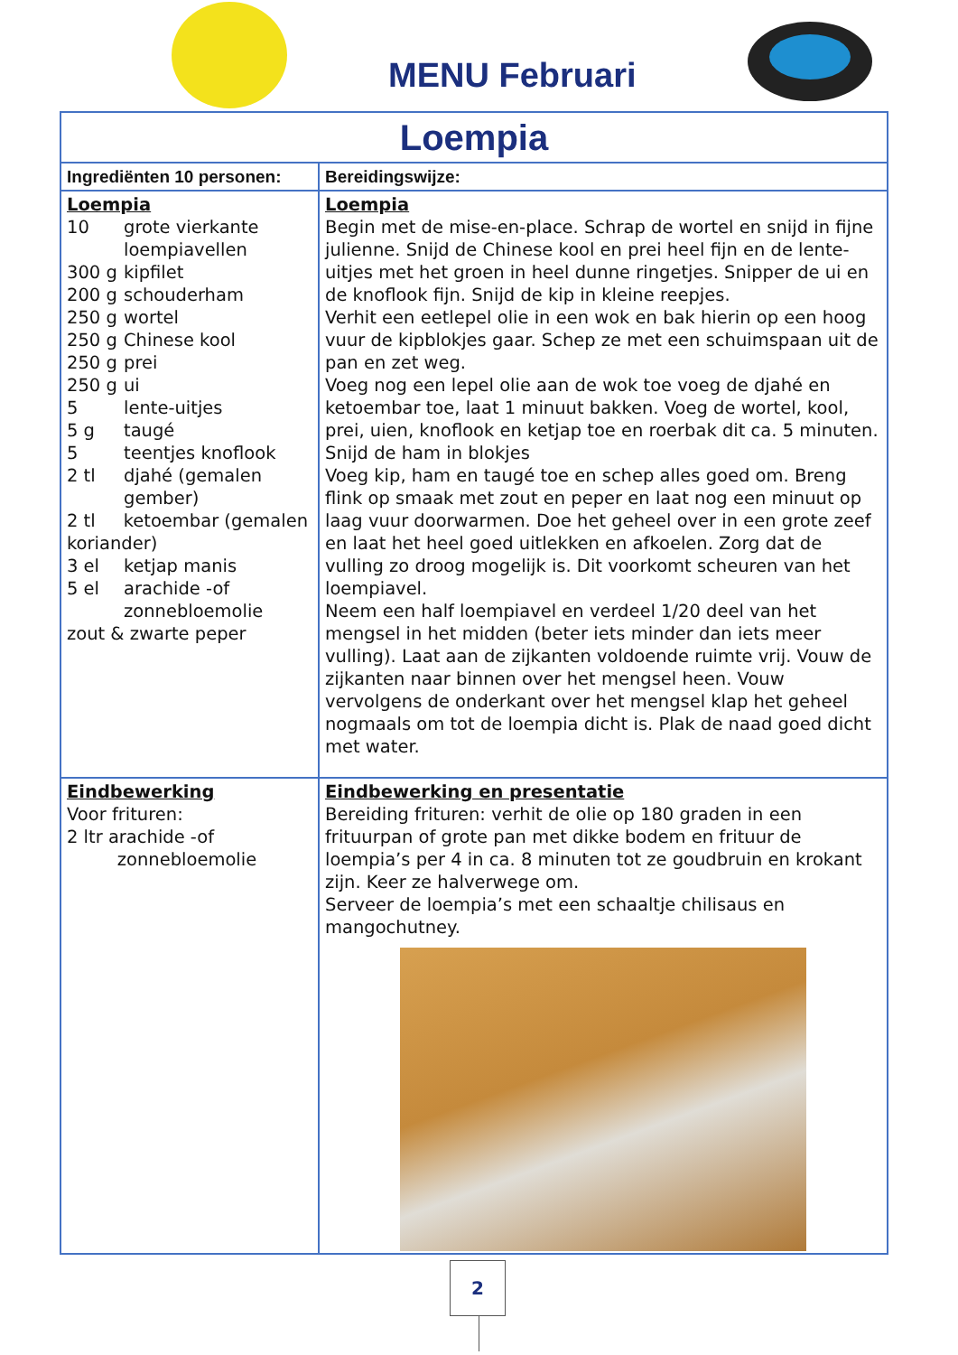MENU Februari
| Loempia | |
| Ingrediënten 10 personen: | Bereidingswijze: |
| Loempia 10 grote vierkante loempiavellen 300 g kipfilet 200 g schouderham 250 g wortel 250 g Chinese kool 250 g prei 250 g ui 5 lente-uitjes 5 g taugé 5 teentjes knoflook 2 tl djahé (gemalen gember) 2 tl ketoembar (gemalen koriander) 3 el ketjap manis 5 el arachide -of zonnebloemolie zout & zwarte peper | Loempia Begin met de mise-en-place. Schrap de wortel en snijd in fijne julienne. Snijd de Chinese kool en prei heel fijn en de lente-uitjes met het groen in heel dunne ringetjes. Snipper de ui en de knoflook fijn. Snijd de kip in kleine reepjes. Verhit een eetlepel olie in een wok en bak hierin op een hoog vuur de kipblokjes gaar. Schep ze met een schuimspaan uit de pan en zet weg. Voeg nog een lepel olie aan de wok toe voeg de djahé en ketoembar toe, laat 1 minuut bakken. Voeg de wortel, kool, prei, uien, knoflook en ketjap toe en roerbak dit ca. 5 minuten. Snijd de ham in blokjes Voeg kip, ham en taugé toe en schep alles goed om. Breng flink op smaak met zout en peper en laat nog een minuut op laag vuur doorwarmen. Doe het geheel over in een grote zeef en laat het heel goed uitlekken en afkoelen. Zorg dat de vulling zo droog mogelijk is. Dit voorkomt scheuren van het loempiavel. Neem een half loempiavel en verdeel 1/20 deel van het mengsel in het midden (beter iets minder dan iets meer vulling). Laat aan de zijkanten voldoende ruimte vrij. Vouw de zijkanten naar binnen over het mengsel heen. Vouw vervolgens de onderkant over het mengsel klap het geheel nogmaals om tot de loempia dicht is. Plak de naad goed dicht met water. |
| Eindbewerking Voor frituren: 2 ltr arachide -of zonnebloemolie | Eindbewerking en presentatie Bereiding frituren: verhit de olie op 180 graden in een frituurpan of grote pan met dikke bodem en frituur de loempia’s per 4 in ca. 8 minuten tot ze goudbruin en krokant zijn. Keer ze halverwege om. Serveer de loempia’s met een schaaltje chilisaus en mangochutney. |
2